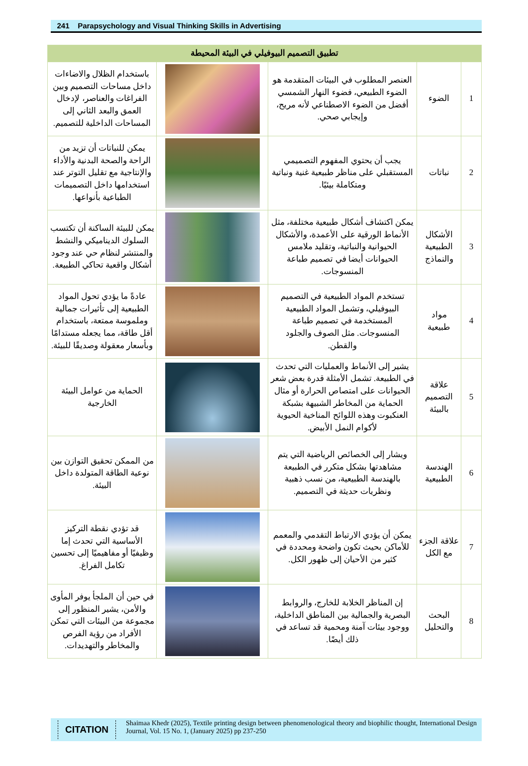241 Parapsychology and Visual Thinking Skills in Advertising
| تطبيق التصميم البيوفيلي في البيئة المحيطة | | | | |
| --- | --- | --- | --- | --- |
| 1 | الضوء | العنصر المطلوب في البيئات المتقدمة هو الضوء الطبيعي، فضوء النهار الشمسي أفضل من الضوء الاصطناعي لأنه مريح، وإيجابي صحي. | | باستخدام الظلال والاضاءات داخل مساحات التصميم وبين الفراغات والعناصر، لإدخال العمق والبعد الثاني إلى المساحات الداخلية للتصميم. |
| 2 | نباتات | يجب أن يحتوي المفهوم التصميمي المستقبلي على مناظر طبيعية غنية ونباتية ومتكاملة بيئيًا. | | يمكن للنباتات أن تزيد من الراحة والصحة البدنية والأداء والإنتاجية مع تقليل التوتر عند استخدامها داخل التصميمات الطباعية بأنواعها. |
| 3 | الأشكال الطبيعية والنماذج | يمكن اكتشاف أشكال طبيعية مختلفة، مثل الأنماط الورقية على الأعمدة، والأشكال الحيوانية والنباتية، وتقليد ملامس الحيوانات أيضا في تصميم طباعة المنسوجات. | | يمكن للبيئة الساكنة أن تكتسب السلوك الديناميكي والنشط والمنتشر لنظام حي عند وجود أشكال واقعية تحاكي الطبيعة. |
| 4 | مواد طبيعية | تستخدم المواد الطبيعية في التصميم البيوفيلي، وتشمل المواد الطبيعية المستخدمة في تصميم طباعة المنسوجات. مثل الصوف والجلود والقطن. | | عادةً ما يؤدي تحول المواد الطبيعية إلى تأثيرات جمالية وملموسة ممتعة، باستخدام أقل طاقة، مما يجعله مستدامًا وبأسعار معقولة وصديقًا للبيئة. |
| 5 | علاقة التصميم بالبيئة | يشير إلى الأنماط والعمليات التي تحدث في الطبيعة. تشمل الأمثلة قدرة بعض شعر الحيوانات على امتصاص الحرارة أو مثال الحماية من المخاطر الشبيهة بشبكة العنكبوت وهذه اللوائح المناخية الحيوية لأكوام النمل الأبيض. | | الحماية من عوامل البيئة الخارجية |
| 6 | الهندسة الطبيعية | ويشار إلى الخصائص الرياضية التي يتم مشاهدتها بشكل متكرر في الطبيعة بالهندسة الطبيعية، من نسب ذهبية ونظريات حديثة في التصميم. | | من الممكن تحقيق التوازن بين نوعية الطاقة المتولدة داخل البيئة. |
| 7 | علاقة الجزء مع الكل | يمكن أن يؤدي الارتباط التقدمي والمعمم للأماكن بحيث تكون واضحة ومحددة في كثير من الأحيان إلى ظهور الكل. | | قد تؤدي نقطة التركيز الأساسية التي تحدث إما وظيفيًا أو مفاهيميًا إلى تحسين تكامل الفراغ. |
| 8 | البحث والتحليل | إن المناظر الخلابة للخارج، والروابط البصرية والجمالية بين المناطق الداخلية، ووجود بيئات آمنة ومحمية قد تساعد في ذلك أيضًا. | | في حين أن الملجأ يوفر المأوى والأمن، يشير المنظور إلى مجموعة من البيئات التي تمكن الأفراد من رؤية الفرص والمخاطر والتهديدات. |
CITATION
Shaimaa Khedr (2025), Textile printing design between phenomenological theory and biophilic thought, International Design Journal, Vol. 15 No. 1, (January 2025) pp 237-250